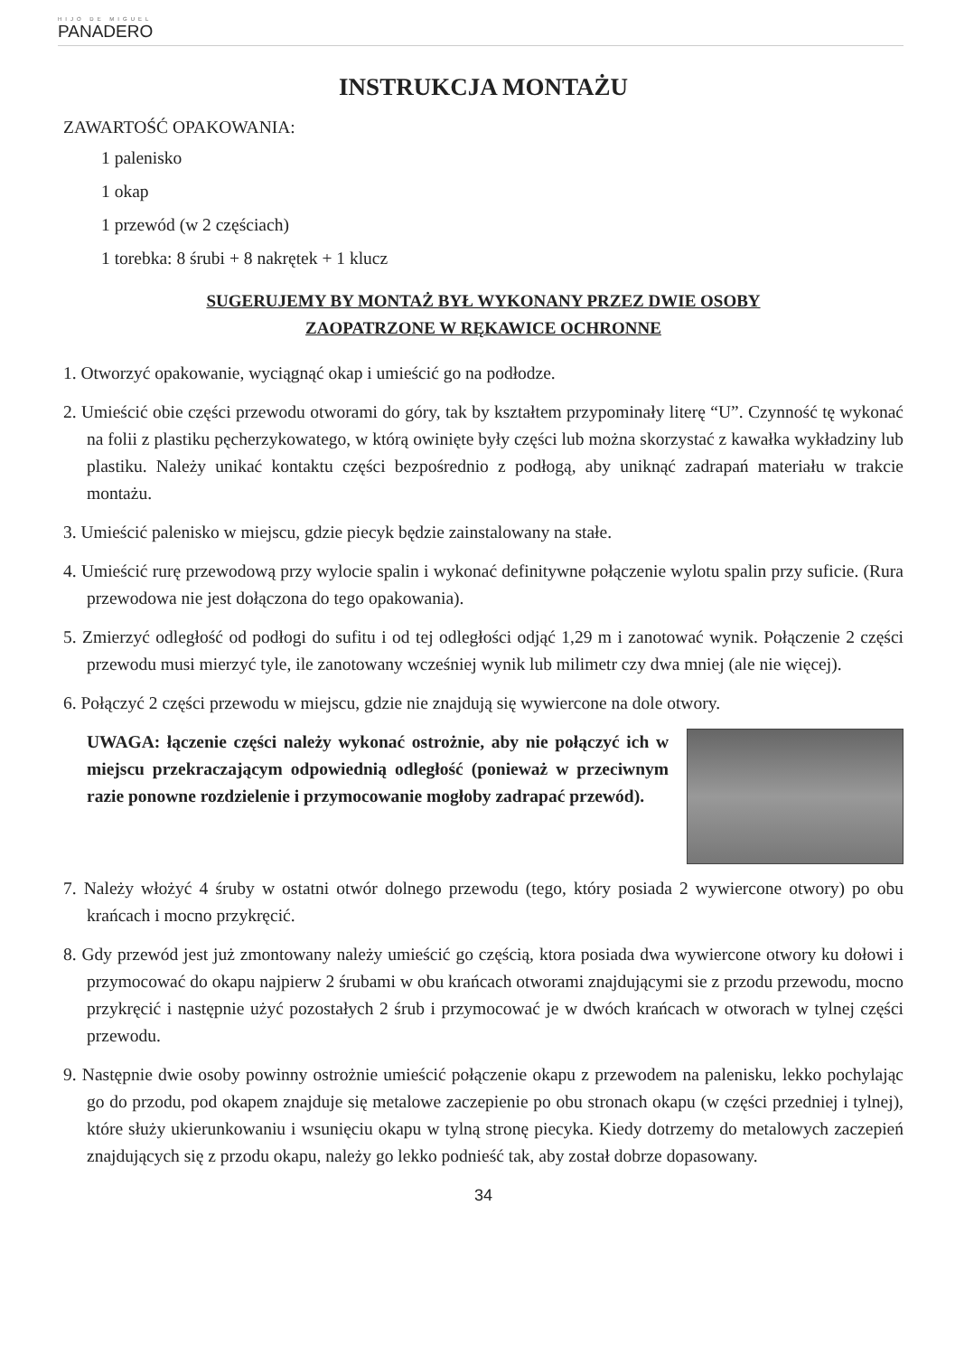HIJO DE MIGUEL
PANADERO
INSTRUKCJA MONTAŻU
ZAWARTOŚĆ OPAKOWANIA:
1 palenisko
1 okap
1 przewód (w 2 częściach)
1 torebka: 8 śrubi + 8 nakrętek + 1 klucz
SUGERUJEMY BY MONTAŻ BYŁ WYKONANY PRZEZ DWIE OSOBY
ZAOPATRZONE W RĘKAWICE OCHRONNE
1. Otworzyć opakowanie, wyciągnąć okap i umieścić go na podłodze.
2. Umieścić obie części przewodu otworami do góry, tak by kształtem przypominały literę “U”. Czynność tę wykonać na folii z plastiku pęcherzykowatego, w którą owinięte były części lub można skorzystać z kawałka wykładziny lub plastiku. Należy unikać kontaktu części bezpośrednio z podłogą, aby uniknąć zadrapań materiału w trakcie montażu.
3. Umieścić palenisko w miejscu, gdzie piecyk będzie zainstalowany na stałe.
4. Umieścić rurę przewodową przy wylocie spalin i wykonać definitywne połączenie wylotu spalin przy suficie. (Rura przewodowa nie jest dołączona do tego opakowania).
5. Zmierzyć odległość od podłogi do sufitu i od tej odległości odjąć 1,29 m i zanotować wynik. Połączenie 2 części przewodu musi mierzyć tyle, ile zanotowany wcześniej wynik lub milimetr czy dwa mniej (ale nie więcej).
6. Połączyć 2 części przewodu w miejscu, gdzie nie znajdują się wywiercone na dole otwory.
UWAGA: łączenie części należy wykonać ostrożnie, aby nie połączyć ich w miejscu przekraczającym odpowiednią odległość (ponieważ w przeciwnym razie ponowne rozdzielenie i przymocowanie mogłoby zadrapać przewód).
7. Należy włożyć 4 śruby w ostatni otwór dolnego przewodu (tego, który posiada 2 wywiercone otwory) po obu krańcach i mocno przykręcić.
8. Gdy przewód jest już zmontowany należy umieścić go częścią, ktora posiada dwa wywiercone otwory ku dołowi i przymocować do okapu najpierw 2 śrubami w obu krańcach otworami znajdującymi sie z przodu przewodu, mocno przykręcić i następnie użyć pozostałych 2 śrub i przymocować je w dwóch krańcach w otworach w tylnej części przewodu.
9. Następnie dwie osoby powinny ostrożnie umieścić połączenie okapu z przewodem na palenisku, lekko pochylając go do przodu, pod okapem znajduje się metalowe zaczepienie po obu stronach okapu (w części przedniej i tylnej), które służy ukierunkowaniu i wsunięciu okapu w tylną stronę piecyka. Kiedy dotrzemy do metalowych zaczepień znajdujących się z przodu okapu, należy go lekko podnieść tak, aby został dobrze dopasowany.
34